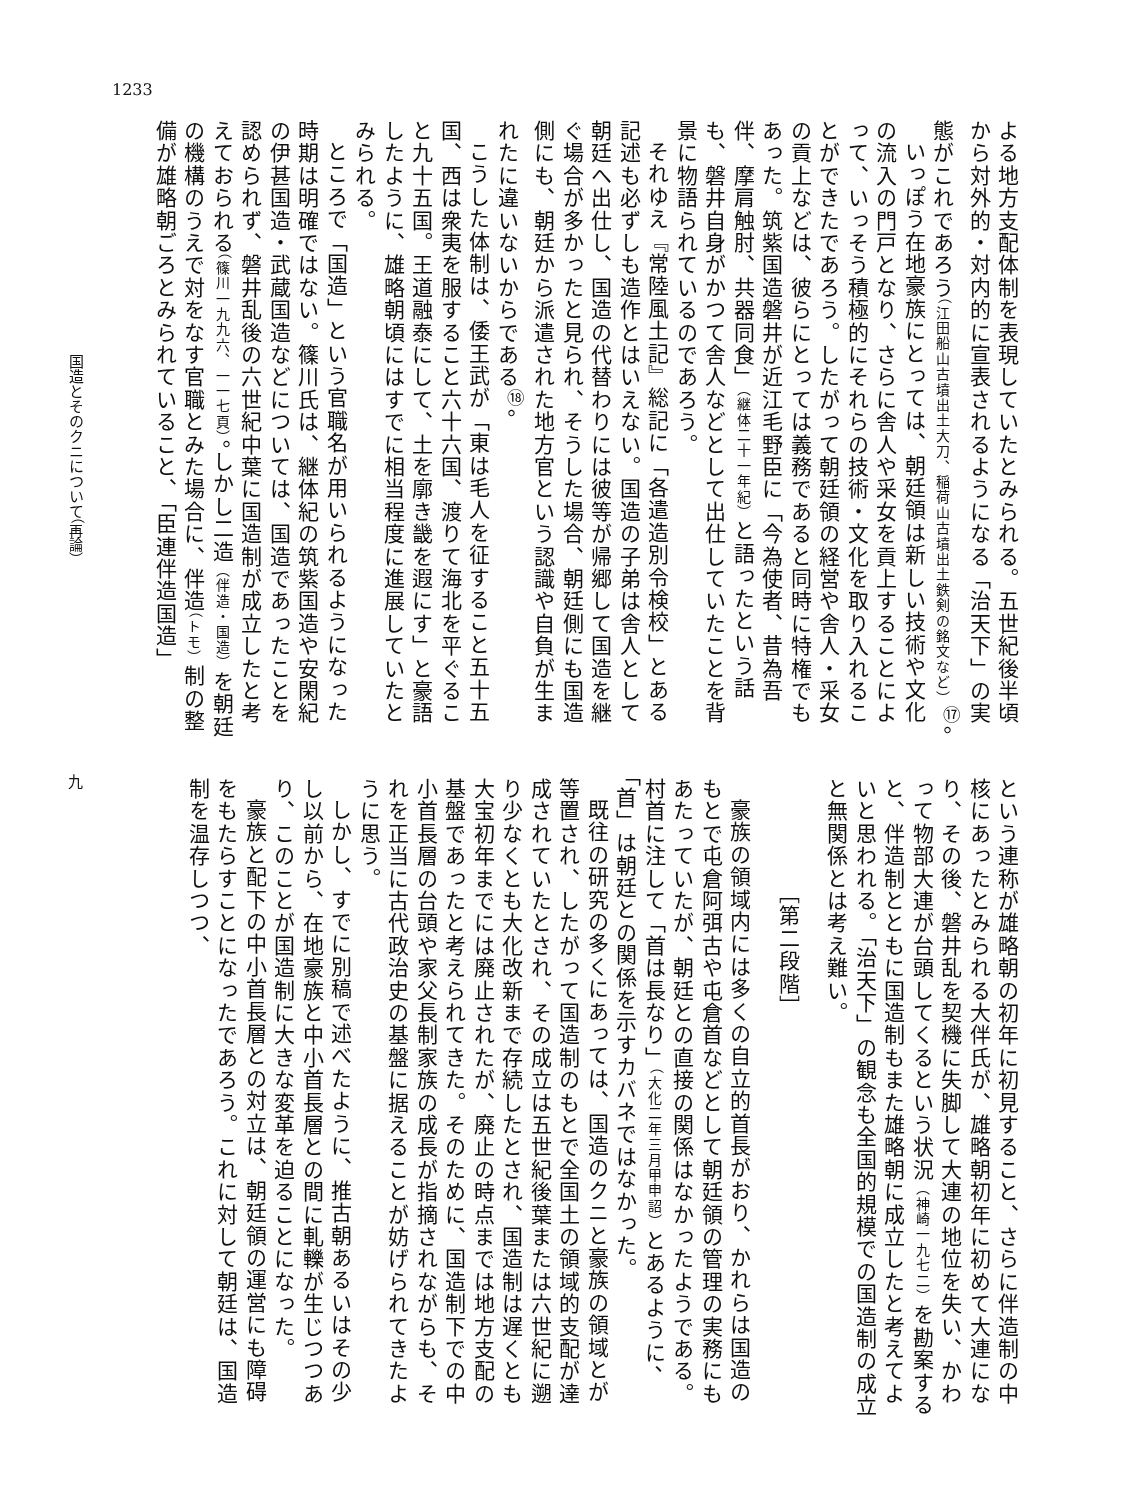1233
国造とそのクニについて（再論）
九
よる地方支配体制を表現していたとみられる。五世紀後半頃から対外的・対内的に宣表されるようになる「治天下」の実態がこれであろう（江田船山古墳出土大刀、稲荷山古墳出土鉄剣の銘文など）<sup>⑰</sup>。
いっぽう在地豪族にとっては、朝廷領は新しい技術や文化の流入の門戸となり、さらに舎人や采女を貢上することによって、いっそう積極的にそれらの技術・文化を取り入れることができたであろう。したがって朝廷領の経営や舎人・采女の貢上などは、彼らにとっては義務であると同時に特権でもあった。筑紫国造磐井が近江毛野臣に「今為使者、昔為吾伴、摩肩触肘、共器同食」（継体二十一年紀）と語ったという話も、磐井自身がかつて舎人などとして出仕していたことを背景に物語られているのであろう。
それゆえ『常陸風土記』総記に「各遣造別令検校」とある記述も必ずしも造作とはいえない。国造の子弟は舎人として朝廷へ出仕し、国造の代替わりには彼等が帰郷して国造を継ぐ場合が多かったと見られ、そうした場合、朝廷側にも国造側にも、朝廷から派遣された地方官という認識や自負が生まれたに違いないからである<sup>⑱</sup>。
こうした体制は、倭王武が「東は毛人を征すること五十五国、西は衆夷を服すること六十六国、渡りて海北を平ぐること九十五国。王道融泰にして、土を廓き畿を遐にす」と豪語したように、雄略朝頃にはすでに相当程度に進展していたとみられる。
ところで「国造」という官職名が用いられるようになった時期は明確ではない。篠川氏は、継体紀の筑紫国造や安閑紀の伊甚国造・武蔵国造などについては、国造であったことを認められず、磐井乱後の六世紀中葉に国造制が成立したと考えておられる（篠川一九九六、一一七頁）。しかし二造（伴造・国造）を朝廷の機構のうえで対をなす官職とみた場合に、伴造（トモ）制の整備が雄略朝ごろとみられていること、「臣連伴造国造」
という連称が雄略朝の初年に初見すること、さらに伴造制の中核にあったとみられる大伴氏が、雄略朝初年に初めて大連になり、その後、磐井乱を契機に失脚して大連の地位を失い、かわって物部大連が台頭してくるという状況（神崎一九七二）を勘案すると、伴造制とともに国造制もまた雄略朝に成立したと考えてよいと思われる。「治天下」の観念も全国的規模での国造制の成立と無関係とは考え難い。
［第二段階］
豪族の領域内には多くの自立的首長がおり、かれらは国造のもとで屯倉阿弭古や屯倉首などとして朝廷領の管理の実務にもあたっていたが、朝廷との直接の関係はなかったようである。村首に注して「首は長なり」（大化二年三月甲申詔）とあるように、「首」は朝廷との関係を示すカバネではなかった。
既往の研究の多くにあっては、国造のクニと豪族の領域とが等置され、したがって国造制のもとで全国土の領域的支配が達成されていたとされ、その成立は五世紀後葉または六世紀に遡り少なくとも大化改新まで存続したとされ、国造制は遅くとも大宝初年までには廃止されたが、廃止の時点までは地方支配の基盤であったと考えられてきた。そのために、国造制下での中小首長層の台頭や家父長制家族の成長が指摘されながらも、それを正当に古代政治史の基盤に据えることが妨げられてきたように思う。
しかし、すでに別稿で述べたように、推古朝あるいはその少し以前から、在地豪族と中小首長層との間に軋轢が生じつつあり、このことが国造制に大きな変革を迫ることになった。
豪族と配下の中小首長層との対立は、朝廷領の運営にも障碍をもたらすことになったであろう。これに対して朝廷は、国造制を温存しつつ、